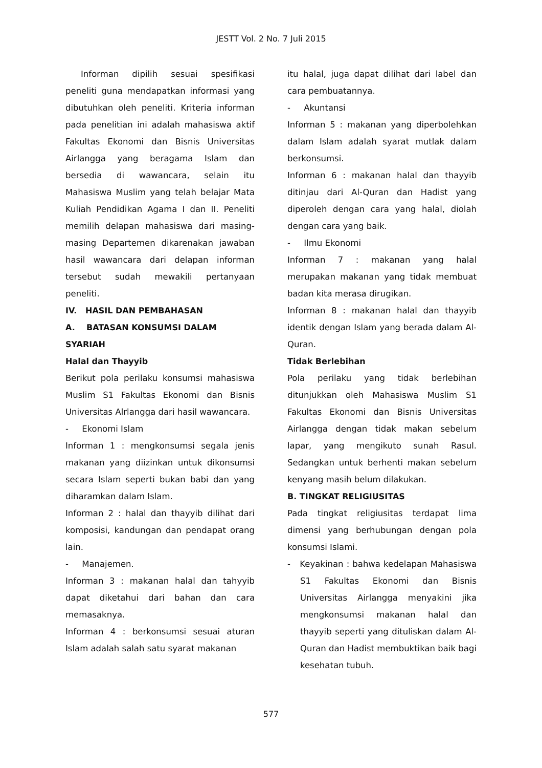JESTT Vol. 2 No. 7 Juli 2015
Informan dipilih sesuai spesifikasi peneliti guna mendapatkan informasi yang dibutuhkan oleh peneliti. Kriteria informan pada penelitian ini adalah mahasiswa aktif Fakultas Ekonomi dan Bisnis Universitas Airlangga yang beragama Islam dan bersedia di wawancara, selain itu Mahasiswa Muslim yang telah belajar Mata Kuliah Pendidikan Agama I dan II. Peneliti memilih delapan mahasiswa dari masing-masing Departemen dikarenakan jawaban hasil wawancara dari delapan informan tersebut sudah mewakili pertanyaan peneliti.
IV. HASIL DAN PEMBAHASAN
A. BATASAN KONSUMSI DALAM SYARIAH
Halal dan Thayyib
Berikut pola perilaku konsumsi mahasiswa Muslim S1 Fakultas Ekonomi dan Bisnis Universitas Alrlangga dari hasil wawancara.
- Ekonomi Islam
Informan 1 : mengkonsumsi segala jenis makanan yang diizinkan untuk dikonsumsi secara Islam seperti bukan babi dan yang diharamkan dalam Islam.
Informan 2 : halal dan thayyib dilihat dari komposisi, kandungan dan pendapat orang lain.
- Manajemen.
Informan 3 : makanan halal dan tahyyib dapat diketahui dari bahan dan cara memasaknya.
Informan 4 : berkonsumsi sesuai aturan Islam adalah salah satu syarat makanan
itu halal, juga dapat dilihat dari label dan cara pembuatannya.
- Akuntansi
Informan 5 : makanan yang diperbolehkan dalam Islam adalah syarat mutlak dalam berkonsumsi.
Informan 6 : makanan halal dan thayyib ditinjau dari Al-Quran dan Hadist yang diperoleh dengan cara yang halal, diolah dengan cara yang baik.
- Ilmu Ekonomi
Informan 7 : makanan yang halal merupakan makanan yang tidak membuat badan kita merasa dirugikan.
Informan 8 : makanan halal dan thayyib identik dengan Islam yang berada dalam Al-Quran.
Tidak Berlebihan
Pola perilaku yang tidak berlebihan ditunjukkan oleh Mahasiswa Muslim S1 Fakultas Ekonomi dan Bisnis Universitas Airlangga dengan tidak makan sebelum lapar, yang mengikuto sunah Rasul. Sedangkan untuk berhenti makan sebelum kenyang masih belum dilakukan.
B. TINGKAT RELIGIUSITAS
Pada tingkat religiusitas terdapat lima dimensi yang berhubungan dengan pola konsumsi Islami.
- Keyakinan : bahwa kedelapan Mahasiswa S1 Fakultas Ekonomi dan Bisnis Universitas Airlangga menyakini jika mengkonsumsi makanan halal dan thayyib seperti yang dituliskan dalam Al-Quran dan Hadist membuktikan baik bagi kesehatan tubuh.
577